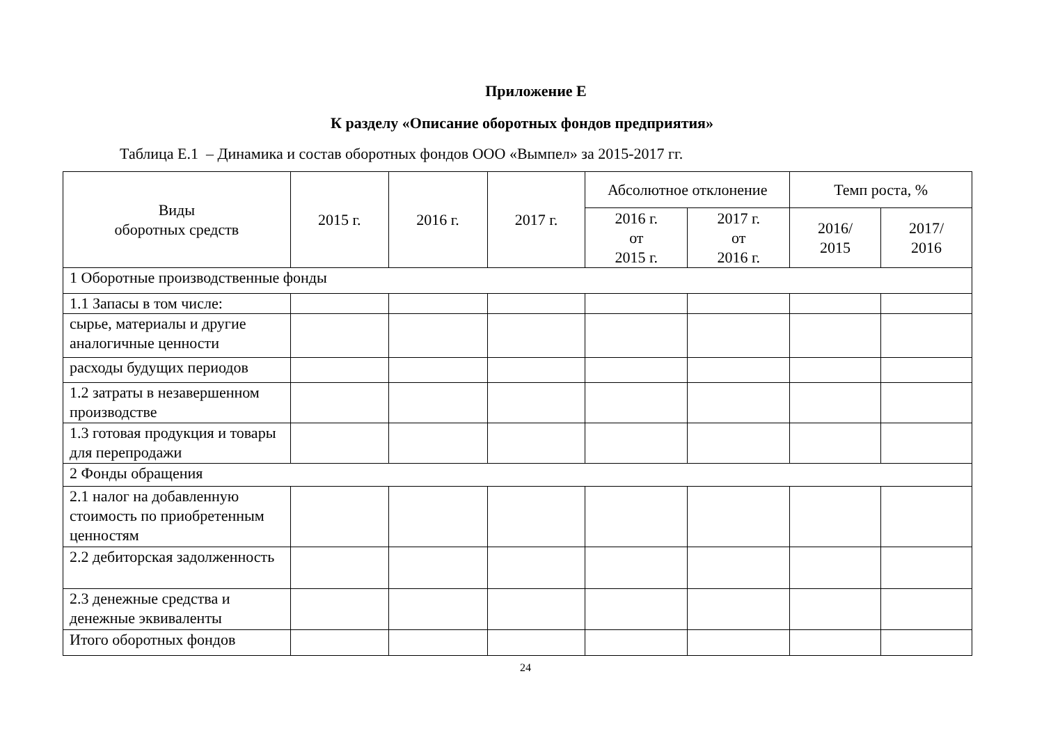Приложение Е
К разделу «Описание оборотных фондов предприятия»
Таблица Е.1 – Динамика и состав оборотных фондов ООО «Вымпел» за 2015-2017 гг.
| Виды оборотных средств | 2015 г. | 2016 г. | 2017 г. | Абсолютное отклонение | | Темп роста, % | |
| --- | --- | --- | --- | --- | --- | --- | --- |
| | | | | 2016 г. от 2015 г. | 2017 г. от 2016 г. | 2016/ 2015 | 2017/ 2016 |
| 1 Оборотные производственные фонды | | | | | | | |
| 1.1 Запасы в том числе: | | | | | | | |
| сырье, материалы и другие аналогичные ценности | | | | | | | |
| расходы будущих периодов | | | | | | | |
| 1.2 затраты в незавершенном производстве | | | | | | | |
| 1.3 готовая продукция и товары для перепродажи | | | | | | | |
| 2 Фонды обращения | | | | | | | |
| 2.1 налог на добавленную стоимость по приобретенным ценностям | | | | | | | |
| 2.2 дебиторская задолженность | | | | | | | |
| 2.3 денежные средства и денежные эквиваленты | | | | | | | |
| Итого оборотных фондов | | | | | | | |
24